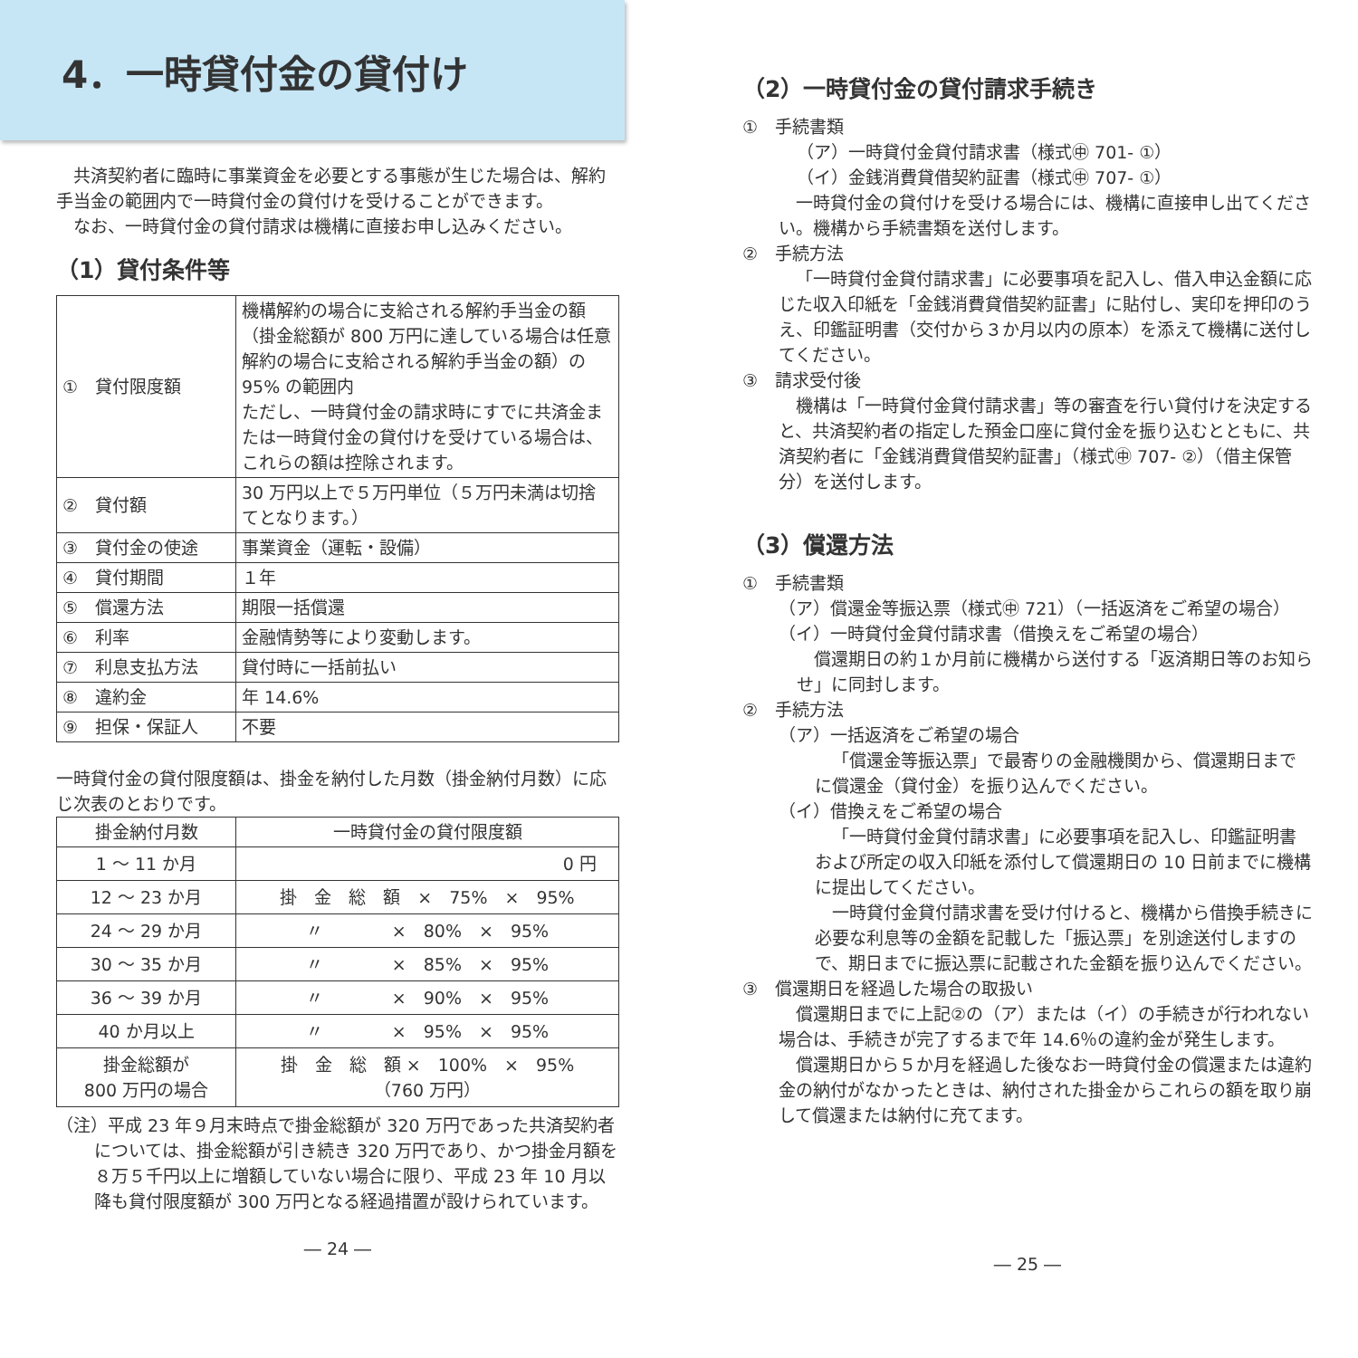4．一時貸付金の貸付け
共済契約者に臨時に事業資金を必要とする事態が生じた場合は、解約手当金の範囲内で一時貸付金の貸付けを受けることができます。
なお、一時貸付金の貸付請求は機構に直接お申し込みください。
（1）貸付条件等
| ① 貸付限度額 | 機構解約の場合に支給される解約手当金の額（掛金総額が 800 万円に達している場合は任意解約の場合に支給される解約手当金の額）の 95% の範囲内 ただし、一時貸付金の請求時にすでに共済金または一時貸付金の貸付けを受けている場合は、これらの額は控除されます。 |
| ② 貸付額 | 30 万円以上で５万円単位（５万円未満は切捨てとなります。） |
| ③ 貸付金の使途 | 事業資金（運転・設備） |
| ④ 貸付期間 | １年 |
| ⑤ 償還方法 | 期限一括償還 |
| ⑥ 利率 | 金融情勢等により変動します。 |
| ⑦ 利息支払方法 | 貸付時に一括前払い |
| ⑧ 違約金 | 年 14.6% |
| ⑨ 担保・保証人 | 不要 |
一時貸付金の貸付限度額は、掛金を納付した月数（掛金納付月数）に応じ次表のとおりです。
| 掛金納付月数 | 一時貸付金の貸付限度額 |
| --- | --- |
| 1 ～ 11 か月 | 0 円 |
| 12 ～ 23 か月 | 掛 金 総 額 × 75% × 95% |
| 24 ～ 29 か月 | 〃 × 80% × 95% |
| 30 ～ 35 か月 | 〃 × 85% × 95% |
| 36 ～ 39 か月 | 〃 × 90% × 95% |
| 40 か月以上 | 〃 × 95% × 95% |
| 掛金総額が 800 万円の場合 | 掛 金 総 額 × 100% × 95% （760 万円） |
（注）平成 23 年９月末時点で掛金総額が 320 万円であった共済契約者については、掛金総額が引き続き 320 万円であり、かつ掛金月額を８万５千円以上に増額していない場合に限り、平成 23 年 10 月以降も貸付限度額が 300 万円となる経過措置が設けられています。
― 24 ―
（2）一時貸付金の貸付請求手続き
①　手続書類
（ア）一時貸付金貸付請求書（様式㊥ 701- ①）
（イ）金銭消費貸借契約証書（様式㊥ 707- ①）
一時貸付金の貸付けを受ける場合には、機構に直接申し出てください。機構から手続書類を送付します。
②　手続方法
「一時貸付金貸付請求書」に必要事項を記入し、借入申込金額に応じた収入印紙を「金銭消費貸借契約証書」に貼付し、実印を押印のうえ、印鑑証明書（交付から３か月以内の原本）を添えて機構に送付してください。
③　請求受付後
機構は「一時貸付金貸付請求書」等の審査を行い貸付けを決定すると、共済契約者の指定した預金口座に貸付金を振り込むとともに、共済契約者に「金銭消費貸借契約証書」（様式㊥ 707- ②）（借主保管分）を送付します。
（3）償還方法
①　手続書類
（ア）償還金等振込票（様式㊥ 721）（一括返済をご希望の場合）
（イ）一時貸付金貸付請求書（借換えをご希望の場合）
償還期日の約１か月前に機構から送付する「返済期日等のお知らせ」に同封します。
②　手続方法
（ア）一括返済をご希望の場合
「償還金等振込票」で最寄りの金融機関から、償還期日までに償還金（貸付金）を振り込んでください。
（イ）借換えをご希望の場合
「一時貸付金貸付請求書」に必要事項を記入し、印鑑証明書および所定の収入印紙を添付して償還期日の 10 日前までに機構に提出してください。
一時貸付金貸付請求書を受け付けると、機構から借換手続きに必要な利息等の金額を記載した「振込票」を別途送付しますので、期日までに振込票に記載された金額を振り込んでください。
③　償還期日を経過した場合の取扱い
償還期日までに上記②の（ア）または（イ）の手続きが行われない場合は、手続きが完了するまで年 14.6％の違約金が発生します。
償還期日から５か月を経過した後なお一時貸付金の償還または違約金の納付がなかったときは、納付された掛金からこれらの額を取り崩して償還または納付に充てます。
― 25 ―